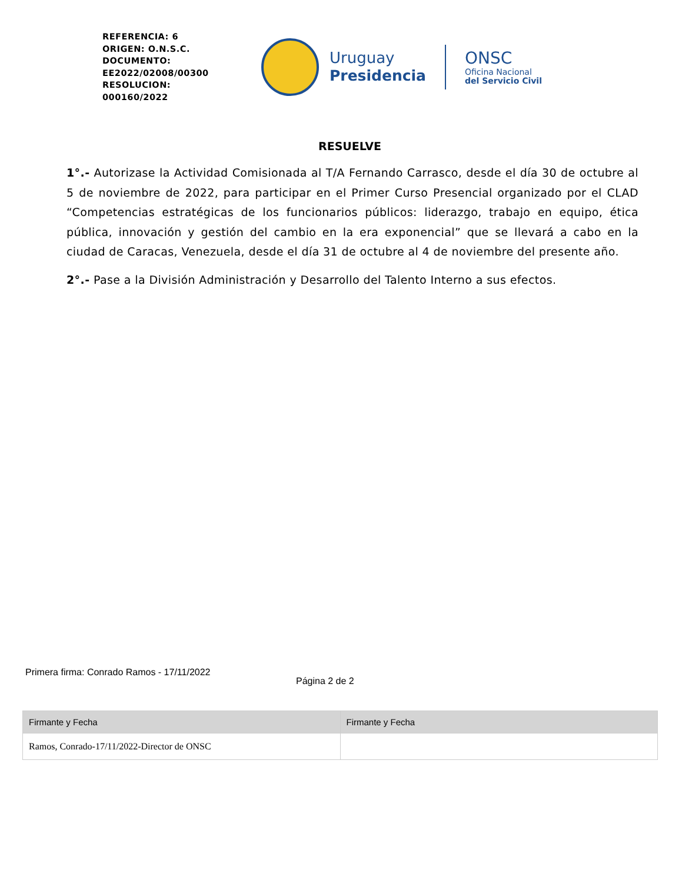REFERENCIA: 6
ORIGEN: O.N.S.C.
DOCUMENTO:
EE2022/02008/00300
RESOLUCION:
000160/2022
Uruguay
Presidencia
ONSC
Oficina Nacional
del Servicio Civil
RESUELVE
1°.- Autorizase la Actividad Comisionada al T/A Fernando Carrasco, desde el día 30 de octubre al 5 de noviembre de 2022, para participar en el Primer Curso Presencial organizado por el CLAD “Competencias estratégicas de los funcionarios públicos: liderazgo, trabajo en equipo, ética pública, innovación y gestión del cambio en la era exponencial” que se llevará a cabo en la ciudad de Caracas, Venezuela, desde el día 31 de octubre al 4 de noviembre del presente año.
2°.- Pase a la División Administración y Desarrollo del Talento Interno a sus efectos.
Primera firma: Conrado Ramos - 17/11/2022
Página 2 de 2
| Firmante y Fecha | Firmante y Fecha |
| --- | --- |
| Ramos, Conrado-17/11/2022-Director de ONSC | |